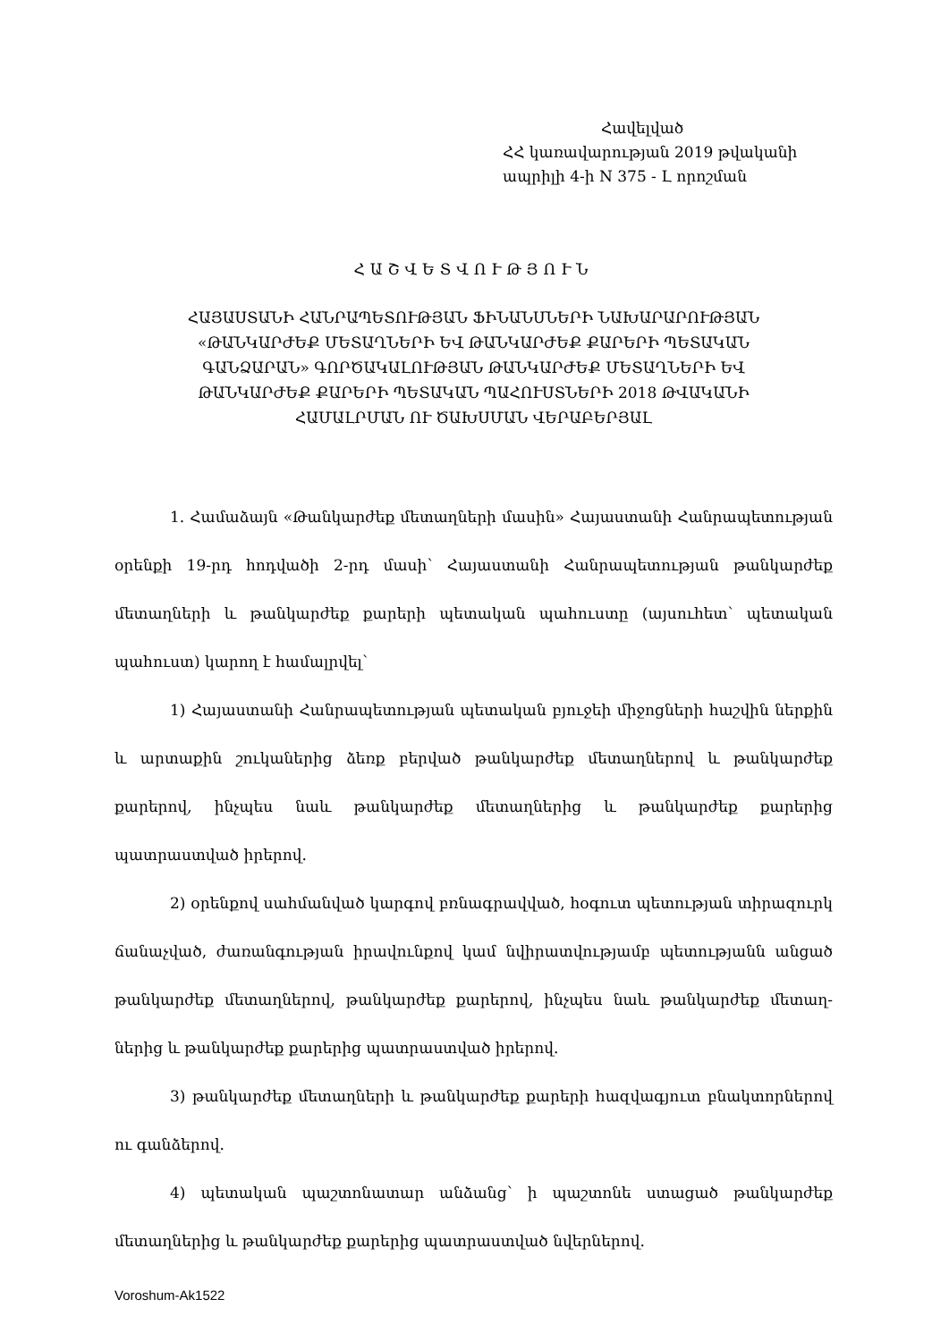Հավելված
ՀՀ կառավարության 2019 թվականի
ապրիլի 4-ի N 375 - Լ որոշման
ՀԱՇՎԵՏՎՈՒԹՅՈՒՆ
ՀԱՅԱՍՏԱՆԻ ՀԱՆՐԱՊԵՏՈՒԹՅԱՆ ՖԻՆԱՆՍՆԵՐԻ ՆԱԽԱՐԱՐՈՒԹՅԱՆ
«ԹԱՆԿԱՐԺԵՔ ՄԵՏԱՂՆԵՐԻ ԵՎ ԹԱՆԿԱՐԺԵՔ ՔԱՐԵՐԻ ՊԵՏԱԿԱՆ
ԳԱՆՁԱՐԱՆ» ԳՈՐԾԱԿԱԼՈՒԹՅԱՆ ԹԱՆԿԱՐԺԵՔ ՄԵՏԱՂՆԵՐԻ ԵՎ
ԹԱՆԿԱՐԺԵՔ ՔԱՐԵՐԻ ՊԵՏԱԿԱՆ ՊԱՀՈՒՍՏՆԵՐԻ 2018 ԹՎԱԿԱՆԻ
ՀԱՄԱԼՐՄԱՆ ՈՒ ԾԱԽՍՄԱՆ ՎԵՐԱԲԵՐՅԱԼ
1. Համաձայն «Թանկարժեք մետաղների մասին» Հայաստանի Հանրապետության օրենքի 19-րդ հոդվածի 2-րդ մասի՝ Հայաստանի Հանրապետության թանկարժեք մետաղների և թանկարժեք քարերի պետական պահուստը (այսուհետ՝ պետական պահուստ) կարող է համալրվել՝
1) Հայաստանի Հանրապետության պետական բյուջեի միջոցների հաշվին ներքին և արտաքին շուկաներից ձեռք բերված թանկարժեք մետաղներով և թանկարժեք քարերով, ինչպես նաև թանկարժեք մետաղներից և թանկարժեք քարերից պատրաստված իրերով.
2) օրենքով սահմանված կարգով բռնագրավված, հօգուտ պետության տիրազուրկ ճանաչված, ժառանգության իրավունքով կամ նվիրատվությամբ պետությանն անցած թանկարժեք մետաղներով, թանկարժեք քարերով, ինչպես նաև թանկարժեք մետաղ-ներից և թանկարժեք քարերից պատրաստված իրերով.
3) թանկարժեք մետաղների և թանկարժեք քարերի հազվագյուտ բնակտորներով ու գանձերով.
4) պետական պաշտոնատար անձանց՝ ի պաշտոնե ստացած թանկարժեք մետաղներից և թանկարժեք քարերից պատրաստված նվերներով.
Voroshum-Ak1522